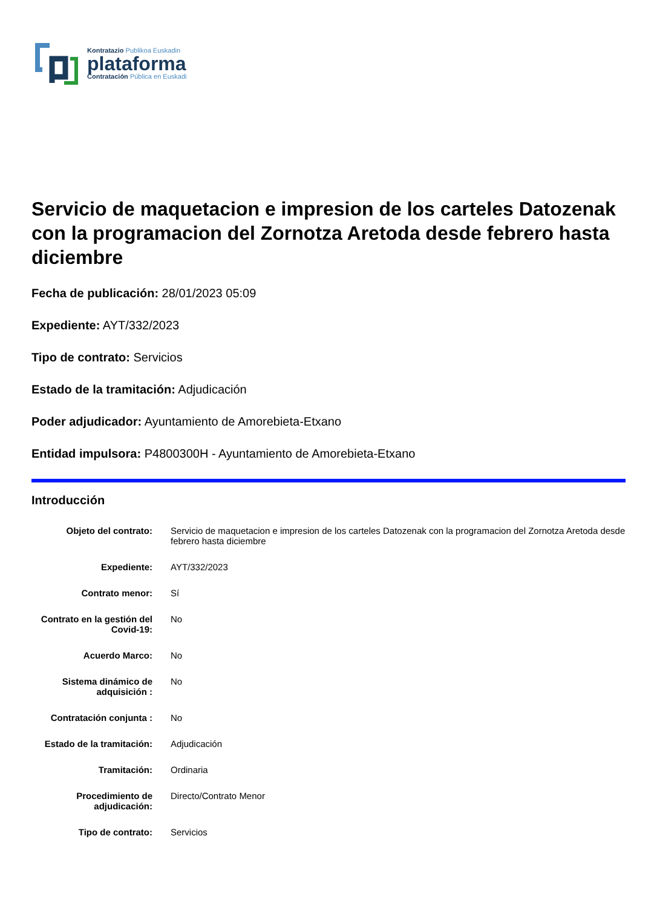Kontratazio Publikoa Euskadin
plataforma
Contratación Pública en Euskadi
Servicio de maquetacion e impresion de los carteles Datozenak con la programacion del Zornotza Aretoda desde febrero hasta diciembre
Fecha de publicación: 28/01/2023 05:09
Expediente: AYT/332/2023
Tipo de contrato: Servicios
Estado de la tramitación: Adjudicación
Poder adjudicador: Ayuntamiento de Amorebieta-Etxano
Entidad impulsora: P4800300H - Ayuntamiento de Amorebieta-Etxano
Introducción
| Objeto del contrato: | Servicio de maquetacion e impresion de los carteles Datozenak con la programacion del Zornotza Aretoda desde febrero hasta diciembre |
| Expediente: | AYT/332/2023 |
| Contrato menor: | Sí |
| Contrato en la gestión del Covid-19: | No |
| Acuerdo Marco: | No |
| Sistema dinámico de adquisición : | No |
| Contratación conjunta : | No |
| Estado de la tramitación: | Adjudicación |
| Tramitación: | Ordinaria |
| Procedimiento de adjudicación: | Directo/Contrato Menor |
| Tipo de contrato: | Servicios |